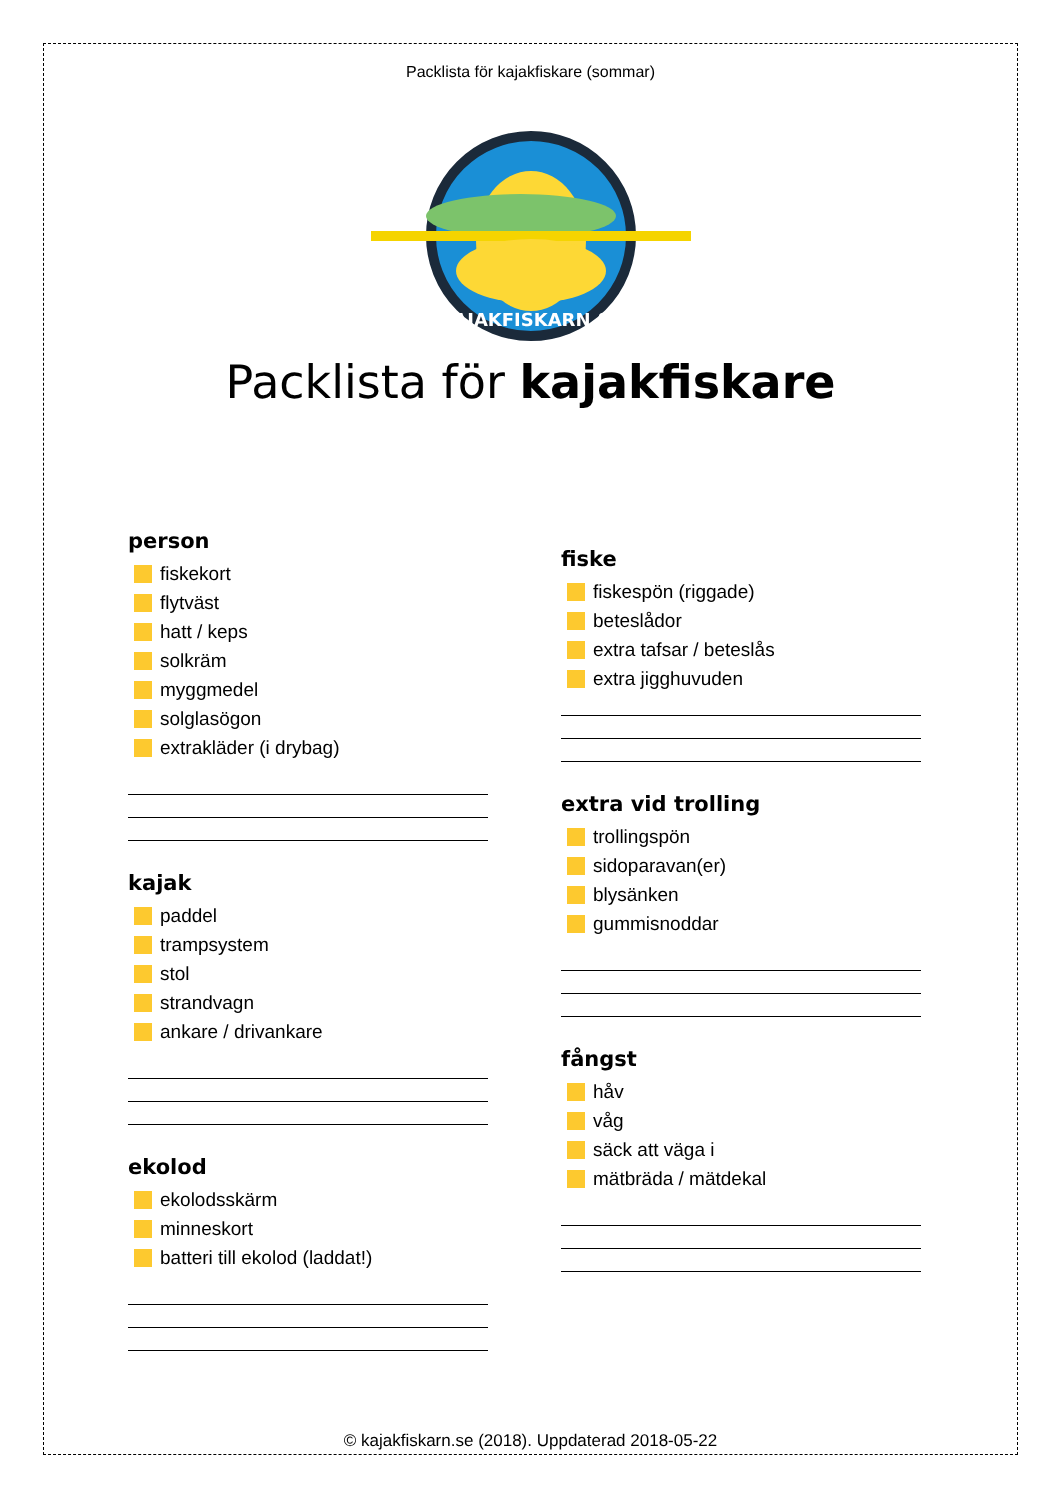Packlista för kajakfiskare (sommar)
KAJAKFISKARN.SE
Packlista för kajakfiskare
person
fiskekort
flytväst
hatt / keps
solkräm
myggmedel
solglasögon
extrakläder (i drybag)
kajak
paddel
trampsystem
stol
strandvagn
ankare / drivankare
ekolod
ekolodsskärm
minneskort
batteri till ekolod (laddat!)
fiske
fiskespön (riggade)
beteslådor
extra tafsar / beteslås
extra jigghuvuden
extra vid trolling
trollingspön
sidoparavan(er)
blysänken
gummisnoddar
fångst
håv
våg
säck att väga i
mätbräda / mätdekal
© kajakfiskarn.se (2018). Uppdaterad 2018-05-22